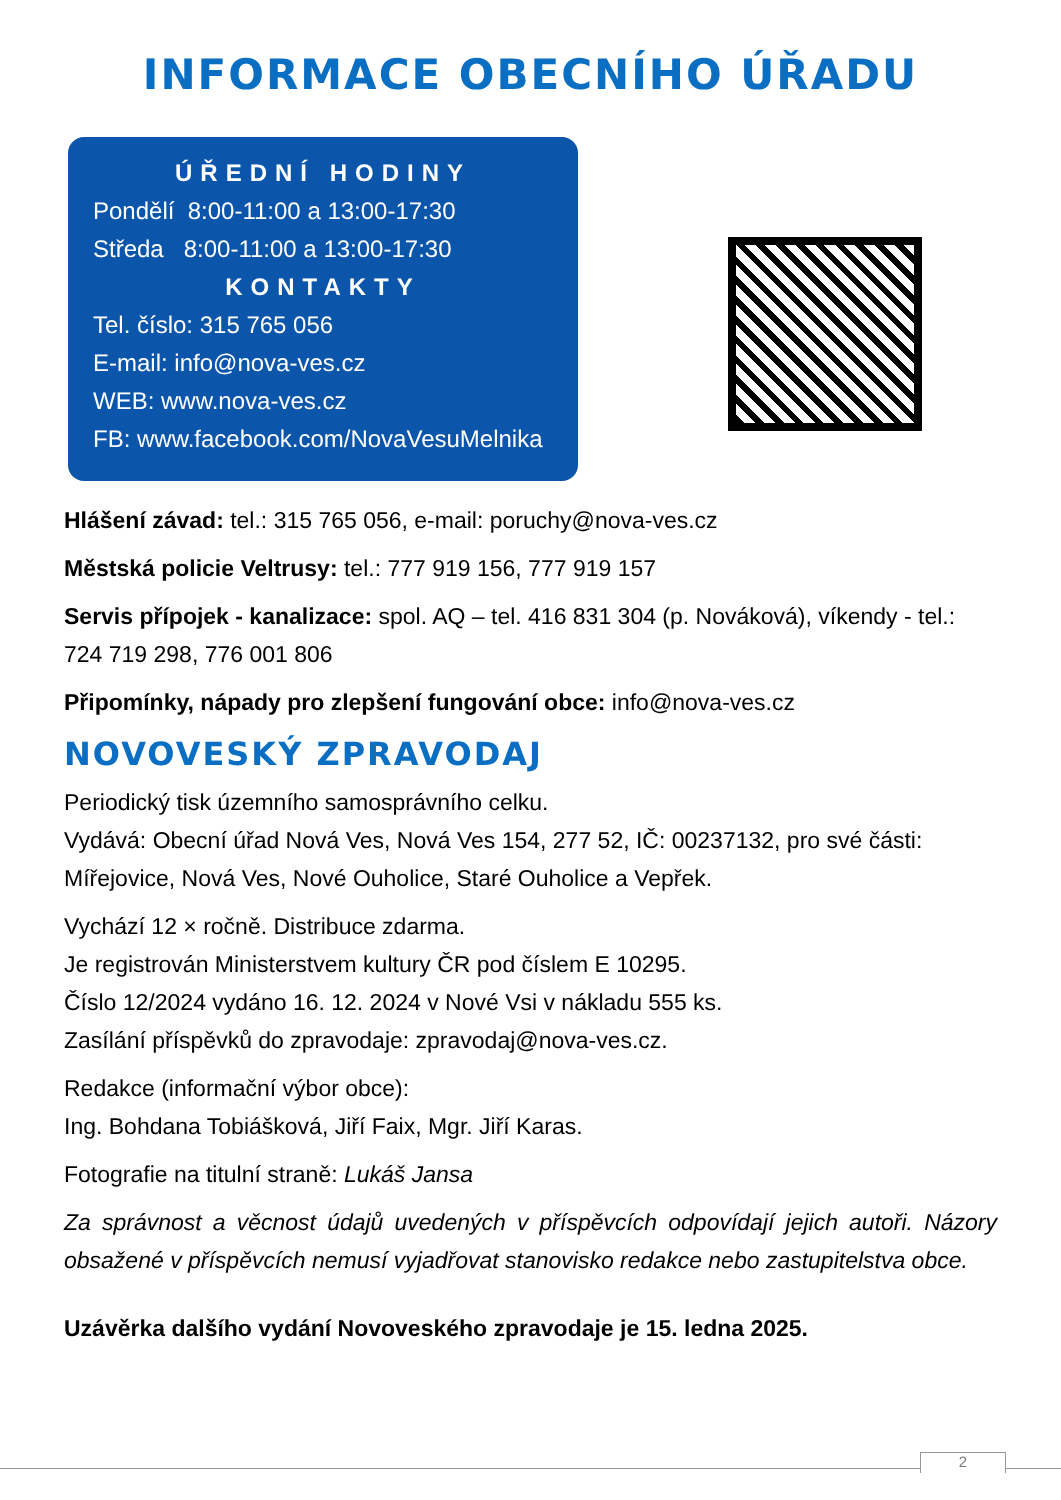INFORMACE OBECNÍHO ÚŘADU
ÚŘEDNÍ HODINY
Pondělí 8:00-11:00 a 13:00-17:30
Středa 8:00-11:00 a 13:00-17:30
KONTAKTY
Tel. číslo: 315 765 056
E-mail: info@nova-ves.cz
WEB: www.nova-ves.cz
FB: www.facebook.com/NovaVesuMelnika
Hlášení závad: tel.: 315 765 056, e-mail: poruchy@nova-ves.cz
Městská policie Veltrusy: tel.: 777 919 156, 777 919 157
Servis přípojek - kanalizace: spol. AQ – tel. 416 831 304 (p. Nováková), víkendy - tel.: 724 719 298, 776 001 806
Připomínky, nápady pro zlepšení fungování obce: info@nova-ves.cz
NOVOVESKÝ ZPRAVODAJ
Periodický tisk územního samosprávního celku.
Vydává: Obecní úřad Nová Ves, Nová Ves 154, 277 52, IČ: 00237132, pro své části: Mířejovice, Nová Ves, Nové Ouholice, Staré Ouholice a Vepřek.
Vychází 12 × ročně. Distribuce zdarma.
Je registrován Ministerstvem kultury ČR pod číslem E 10295.
Číslo 12/2024 vydáno 16. 12. 2024 v Nové Vsi v nákladu 555 ks.
Zasílání příspěvků do zpravodaje: zpravodaj@nova-ves.cz.
Redakce (informační výbor obce):
Ing. Bohdana Tobiášková, Jiří Faix, Mgr. Jiří Karas.
Fotografie na titulní straně: Lukáš Jansa
Za správnost a věcnost údajů uvedených v příspěvcích odpovídají jejich autoři. Názory obsažené v příspěvcích nemusí vyjadřovat stanovisko redakce nebo zastupitelstva obce.
Uzávěrka dalšího vydání Novoveského zpravodaje je 15. ledna 2025.
2